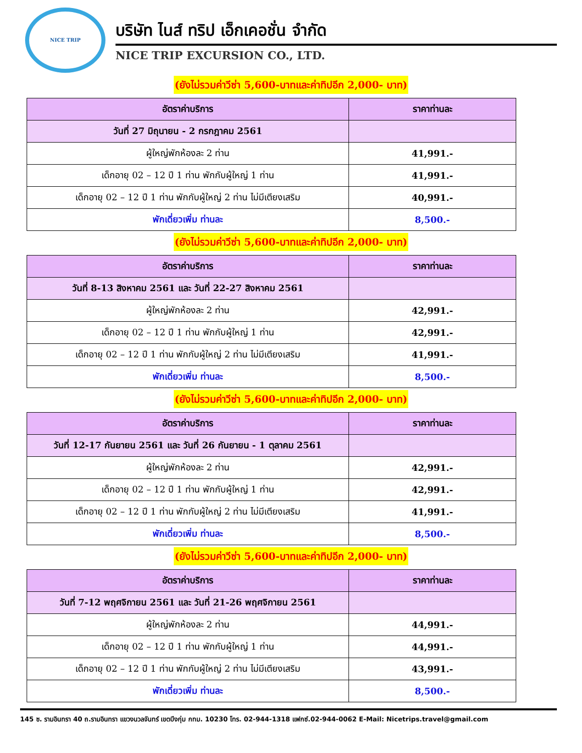NICE TRIP
บริษัท ไนส์ ทริป เอ็กเคอชั่น จำกัด
NICE TRIP EXCURSION CO., LTD.
(ยังไม่รวมค่าวีซ่า 5,600-บาทและค่าทิปอีก 2,000- บาท)
| อัตราค่าบริการ | ราคาท่านละ |
| --- | --- |
| วันที่ 27 มิถุนายน - 2 กรกฎาคม 2561 | |
| ผู้ใหญ่พักห้องละ 2 ท่าน | 41,991.- |
| เด็กอายุ 02 – 12 ปี 1 ท่าน พักกับผู้ใหญ่ 1 ท่าน | 41,991.- |
| เด็กอายุ 02 – 12 ปี 1 ท่าน พักกับผู้ใหญ่ 2 ท่าน ไม่มีเตียงเสริม | 40,991.- |
| พักเดี่ยวเพิ่ม ท่านละ | 8,500.- |
(ยังไม่รวมค่าวีซ่า 5,600-บาทและค่าทิปอีก 2,000- บาท)
| อัตราค่าบริการ | ราคาท่านละ |
| --- | --- |
| วันที่ 8-13 สิงหาคม 2561 และ วันที่ 22-27 สิงหาคม 2561 | |
| ผู้ใหญ่พักห้องละ 2 ท่าน | 42,991.- |
| เด็กอายุ 02 – 12 ปี 1 ท่าน พักกับผู้ใหญ่ 1 ท่าน | 42,991.- |
| เด็กอายุ 02 – 12 ปี 1 ท่าน พักกับผู้ใหญ่ 2 ท่าน ไม่มีเตียงเสริม | 41,991.- |
| พักเดี่ยวเพิ่ม ท่านละ | 8,500.- |
(ยังไม่รวมค่าวีซ่า 5,600-บาทและค่าทิปอีก 2,000- บาท)
| อัตราค่าบริการ | ราคาท่านละ |
| --- | --- |
| วันที่ 12-17 กันยายน 2561 และ วันที่ 26 กันยายน - 1 ตุลาคม 2561 | |
| ผู้ใหญ่พักห้องละ 2 ท่าน | 42,991.- |
| เด็กอายุ 02 – 12 ปี 1 ท่าน พักกับผู้ใหญ่ 1 ท่าน | 42,991.- |
| เด็กอายุ 02 – 12 ปี 1 ท่าน พักกับผู้ใหญ่ 2 ท่าน ไม่มีเตียงเสริม | 41,991.- |
| พักเดี่ยวเพิ่ม ท่านละ | 8,500.- |
(ยังไม่รวมค่าวีซ่า 5,600-บาทและค่าทิปอีก 2,000- บาท)
| อัตราค่าบริการ | ราคาท่านละ |
| --- | --- |
| วันที่ 7-12 พฤศจิกายน 2561 และ วันที่ 21-26 พฤศจิกายน 2561 | |
| ผู้ใหญ่พักห้องละ 2 ท่าน | 44,991.- |
| เด็กอายุ 02 – 12 ปี 1 ท่าน พักกับผู้ใหญ่ 1 ท่าน | 44,991.- |
| เด็กอายุ 02 – 12 ปี 1 ท่าน พักกับผู้ใหญ่ 2 ท่าน ไม่มีเตียงเสริม | 43,991.- |
| พักเดี่ยวเพิ่ม ท่านละ | 8,500.- |
145 ซ. รามอินทรา 40 ถ.รามอินทรา แขวงนวลจันทร์ เขตบึงกุ่ม กทม. 10230 โทร. 02-944-1318 แฟกซ์.02-944-0062 E-Mail: Nicetrips.travel@gmail.com